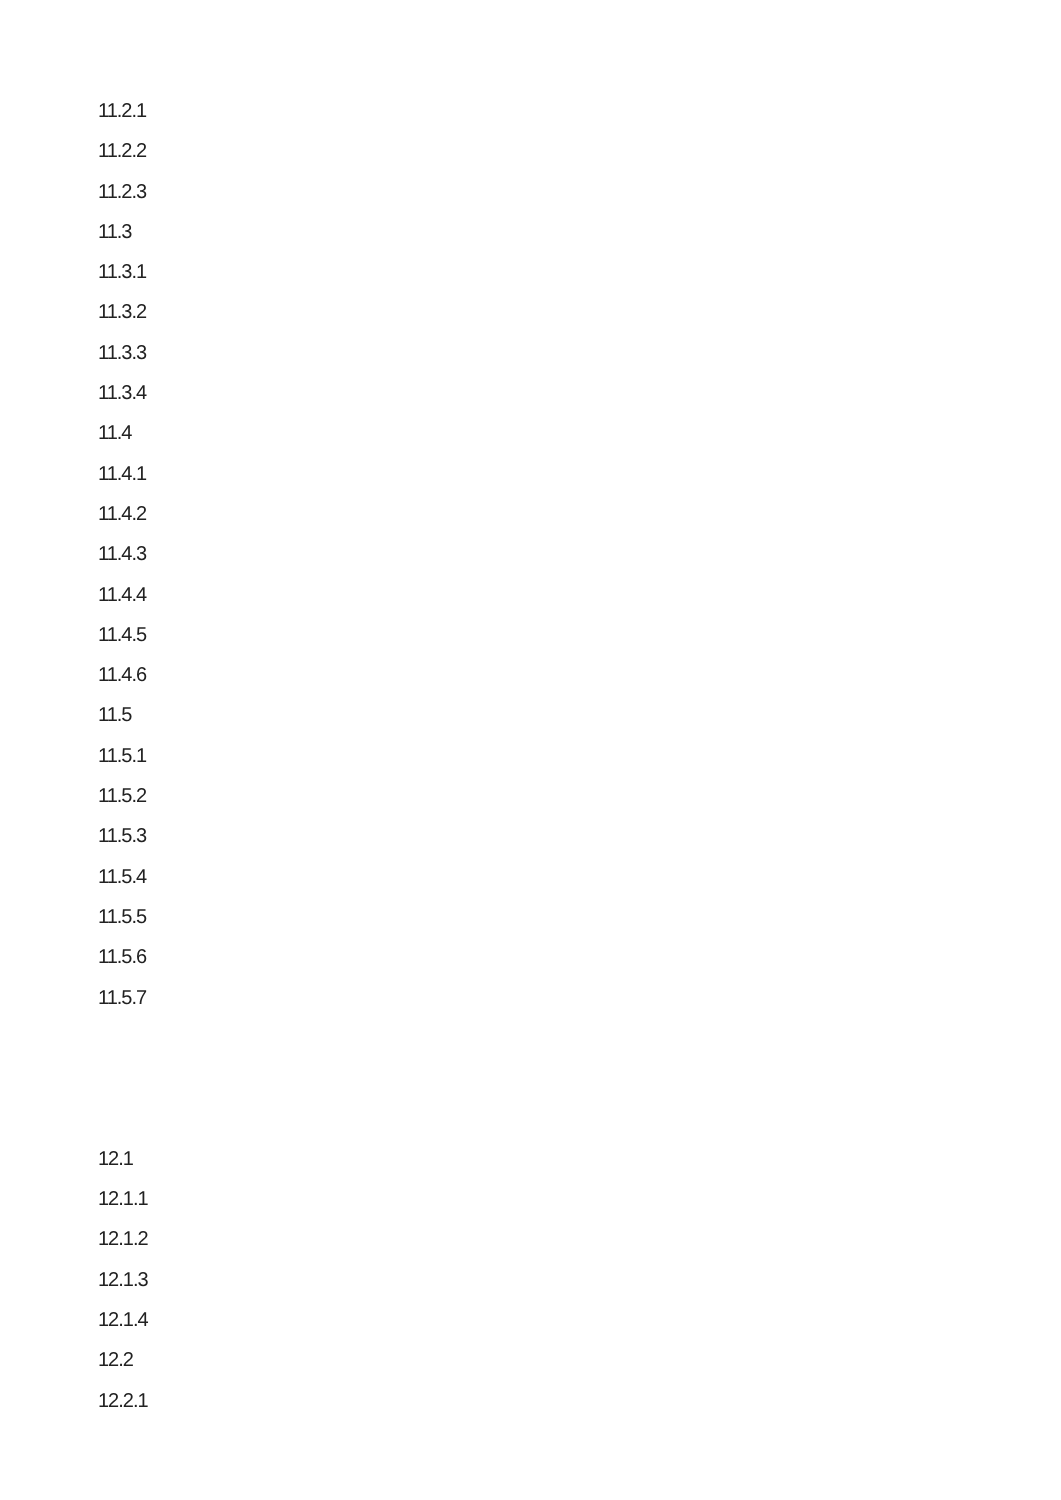11.2.1
11.2.2
11.2.3
11.3
11.3.1
11.3.2
11.3.3
11.3.4
11.4
11.4.1
11.4.2
11.4.3
11.4.4
11.4.5
11.4.6
11.5
11.5.1
11.5.2
11.5.3
11.5.4
11.5.5
11.5.6
11.5.7
12.1
12.1.1
12.1.2
12.1.3
12.1.4
12.2
12.2.1